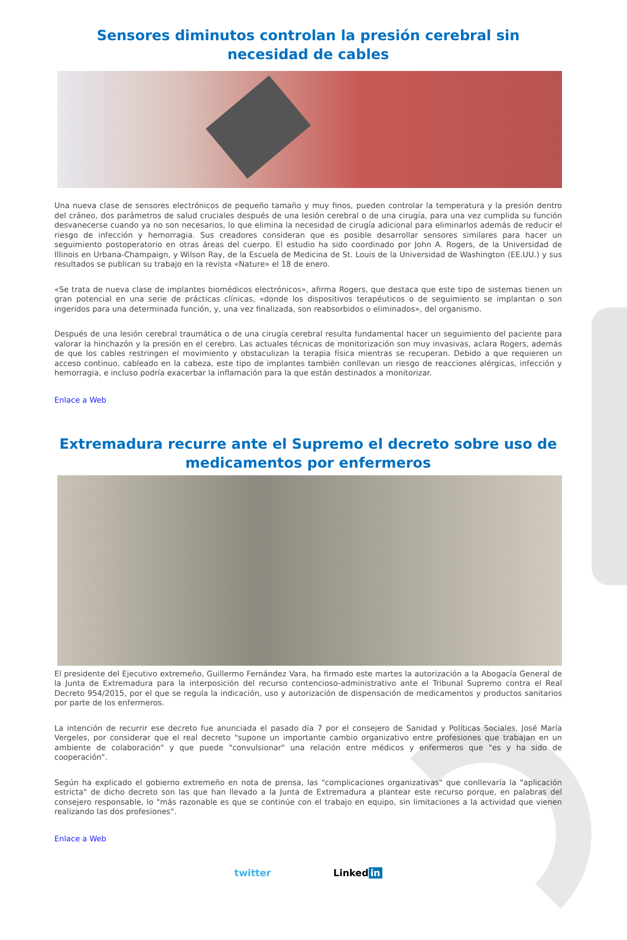Sensores diminutos controlan la presión cerebral sin necesidad de cables
Una nueva clase de sensores electrónicos de pequeño tamaño y muy finos, pueden controlar la temperatura y la presión dentro del cráneo, dos parámetros de salud cruciales después de una lesión cerebral o de una cirugía, para una vez cumplida su función desvanecerse cuando ya no son necesarios, lo que elimina la necesidad de cirugía adicional para eliminarlos además de reducir el riesgo de infección y hemorragia. Sus creadores consideran que es posible desarrollar sensores similares para hacer un seguimiento postoperatorio en otras áreas del cuerpo. El estudio ha sido coordinado por John A. Rogers, de la Universidad de Illinois en Urbana-Champaign, y Wilson Ray, de la Escuela de Medicina de St. Louis de la Universidad de Washington (EE.UU.) y sus resultados se publican su trabajo en la revista «Nature» el 18 de enero.
«Se trata de nueva clase de implantes biomédicos electrónicos», afirma Rogers, que destaca que este tipo de sistemas tienen un gran potencial en una serie de prácticas clínicas, «donde los dispositivos terapéuticos o de seguimiento se implantan o son ingeridos para una determinada función, y, una vez finalizada, son reabsorbidos o eliminados», del organismo.
Después de una lesión cerebral traumática o de una cirugía cerebral resulta fundamental hacer un seguimiento del paciente para valorar la hinchazón y la presión en el cerebro. Las actuales técnicas de monitorización son muy invasivas, aclara Rogers, además de que los cables restringen el movimiento y obstaculizan la terapia física mientras se recuperan. Debido a que requieren un acceso continuo, cableado en la cabeza, este tipo de implantes también conllevan un riesgo de reacciones alérgicas, infección y hemorragia, e incluso podría exacerbar la inflamación para la que están destinados a monitorizar.
Enlace a Web
Extremadura recurre ante el Supremo el decreto sobre uso de medicamentos por enfermeros
El presidente del Ejecutivo extremeño, Guillermo Fernández Vara, ha firmado este martes la autorización a la Abogacía General de la Junta de Extremadura para la interposición del recurso contencioso-administrativo ante el Tribunal Supremo contra el Real Decreto 954/2015, por el que se regula la indicación, uso y autorización de dispensación de medicamentos y productos sanitarios por parte de los enfermeros.
La intención de recurrir ese decreto fue anunciada el pasado día 7 por el consejero de Sanidad y Políticas Sociales, José María Vergeles, por considerar que el real decreto "supone un importante cambio organizativo entre profesiones que trabajan en un ambiente de colaboración" y que puede "convulsionar" una relación entre médicos y enfermeros que "es y ha sido de cooperación".
Según ha explicado el gobierno extremeño en nota de prensa, las "complicaciones organizativas" que conllevaría la "aplicación estricta" de dicho decreto son las que han llevado a la Junta de Extremadura a plantear este recurso porque, en palabras del consejero responsable, lo "más razonable es que se continúe con el trabajo en equipo, sin limitaciones a la actividad que vienen realizando las dos profesiones".
Enlace a Web
twitter Linked in